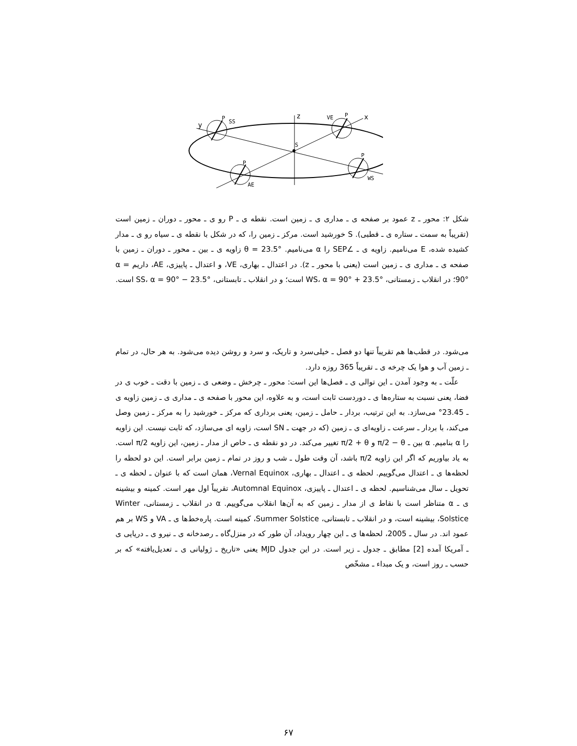y
P
SS
z
VE
P
x
S
P
AE
P
WS
شکل ۲: محور ـ z عمود بر صفحه ی ـ مداری ی ـ زمین است. نقطه ی ـ P رو ی ـ محور ـ دوران ـ زمین است (تقریباً به سمت ـ ستاره ی ـ قطبی). S خورشید است. مرکز ـ زمین را، که در شکل با نقطه ی ـ سیاه رو ی ـ مدار کشیده شده، E می‌نامیم. زاویه ی ـ ∠SEP را α می‌نامیم. θ = 23.5° زاویه ی ـ بین ـ محور ـ دوران ـ زمین با صفحه ی ـ مداری ی ـ زمین است (یعنی با محور ـ z). در اعتدال ـ بهاری، VE، و اعتدال ـ پاییزی، AE، داریم α = 90°؛ در انقلاب ـ زمستانی، WS، α = 90° + 23.5° است؛ و در انقلاب ـ تابستانی، SS، α = 90° − 23.5° است.
می‌شود. در قطب‌ها هم تقریباً تنها دو فصل ـ خیلی‌سرد و تاریک، و سرد و روشن دیده می‌شود. به هر حال، در تمام ـ زمین آب و هوا یک چرخه ی ـ تقریباً 365 روزه دارد.
علّت ـ به وجود آمدن ـ این توالی ی ـ فصل‌ها این است: محور ـ چرخش ـ وضعی ی ـ زمین با دقت ـ خوب ی در فضا، یعنی نسبت به ستاره‌ها ی ـ دوردست ثابت است، و به علاوه، این محور با صفحه ی ـ مداری ی ـ زمین زاویه ی ـ 23.45° می‌سازد. به این ترتیب، بردار ـ حامل ـ زمین، یعنی برداری که مرکز ـ خورشید را به مرکز ـ زمین وصل می‌کند، با بردار ـ سرعت ـ زاویه‌ای ی ـ زمین (که در جهت ـ SN است، زاویه ای می‌سازد، که ثابت نیست. این زاویه را α بنامیم. α بین ـ π/2 − θ و π/2 + θ تغییر می‌کند. در دو نقطه ی ـ خاص از مدار ـ زمین، این زاویه π/2 است. به یاد بیاوریم که اگر این زاویه π/2 باشد، آن وقت طول ـ شب و روز در تمام ـ زمین برابر است. این دو لحظه را لحظه‌ها ی ـ اعتدال می‌گوییم. لحظه ی ـ اعتدال ـ بهاری، Vernal Equinox، همان است که با عنوان ـ لحظه ی ـ تحویل ـ سال می‌شناسیم. لحظه ی ـ اعتدال ـ پاییزی، Automnal Equinox، تقریباً اول مهر است. کمینه و بیشینه ی ـ α متناظر است با نقاط ی از مدار ـ زمین که به آن‌ها انقلاب می‌گوییم. α در انقلاب ـ زمستانی، Winter Solstice، بیشینه است، و در انقلاب ـ تابستانی، Summer Solstice، کمینه است. پاره‌خط‌ها ی ـ VA و WS بر هم عمود اند. در سال ـ 2005، لحظه‌ها ی ـ این چهار رویداد، آن طور که در منزل‌گاه ـ رصدخانه ی ـ نیرو ی ـ دریایی ی ـ آمریکا آمده [2] مطابق ـ جدول ـ زیر است. در این جدول MJD یعنی «تاریخ ـ ژولیانی ی ـ تعدیل‌یافته» که بر حسب ـ روز است، و یک مبداء ـ مشخّص
۶۷